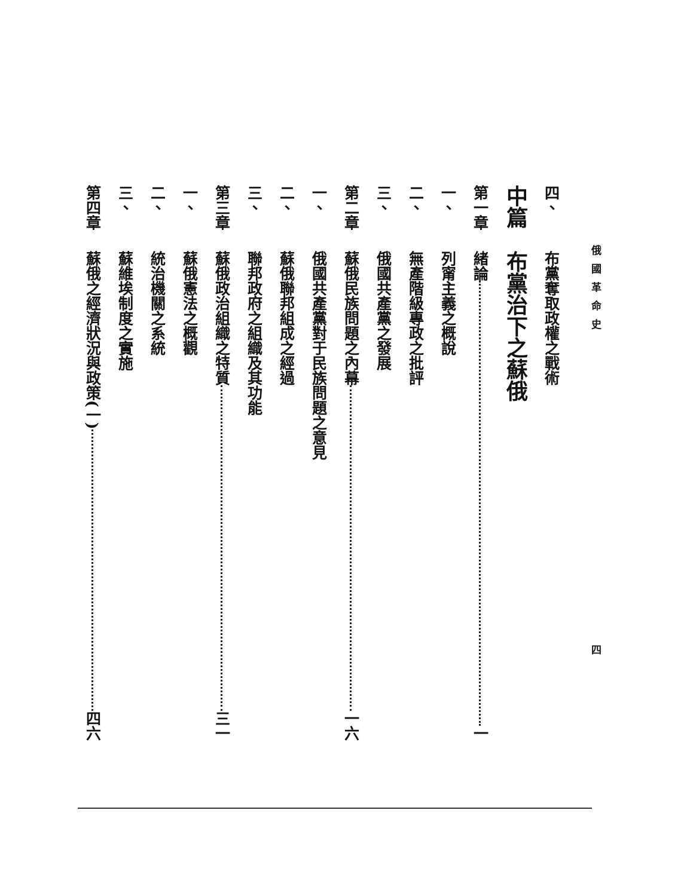俄國革命史 四
四、 布黨奪取政權之戰術
中篇 布黨治下之蘇俄
第一章 緒論 一
一、 列甯主義之概說
二、 無產階級專政之批評
三、 俄國共產黨之發展
第二章 蘇俄民族問題之內幕 一六
一、 俄國共產黨對于民族問題之意見
二、 蘇俄聯邦組成之經過
三、 聯邦政府之組織及其功能
第三章 蘇俄政治組織之特質 三一
一、 蘇俄憲法之概觀
二、 統治機關之系統
三、 蘇維埃制度之實施
第四章 蘇俄之經濟狀況與政策(一) 四六